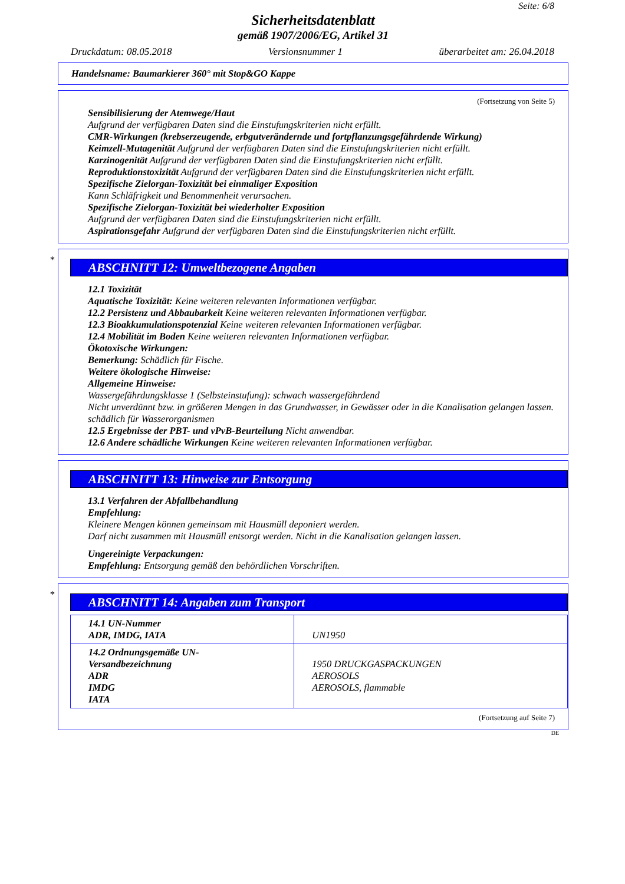Seite: 6/8
Sicherheitsdatenblatt
gemäß 1907/2006/EG, Artikel 31
Druckdatum: 08.05.2018 Versionsnummer 1 überarbeitet am: 26.04.2018
Handelsname: Baumarkierer 360° mit Stop&GO Kappe
(Fortsetzung von Seite 5)
Sensibilisierung der Atemwege/Haut
Aufgrund der verfügbaren Daten sind die Einstufungskriterien nicht erfüllt.
CMR-Wirkungen (krebserzeugende, erbgutverändernde und fortpflanzungsgefährdende Wirkung)
Keimzell-Mutagenität Aufgrund der verfügbaren Daten sind die Einstufungskriterien nicht erfüllt.
Karzinogenität Aufgrund der verfügbaren Daten sind die Einstufungskriterien nicht erfüllt.
Reproduktionstoxizität Aufgrund der verfügbaren Daten sind die Einstufungskriterien nicht erfüllt.
Spezifische Zielorgan-Toxizität bei einmaliger Exposition
Kann Schläfrigkeit und Benommenheit verursachen.
Spezifische Zielorgan-Toxizität bei wiederholter Exposition
Aufgrund der verfügbaren Daten sind die Einstufungskriterien nicht erfüllt.
Aspirationsgefahr Aufgrund der verfügbaren Daten sind die Einstufungskriterien nicht erfüllt.
*
ABSCHNITT 12: Umweltbezogene Angaben
12.1 Toxizität
Aquatische Toxizität: Keine weiteren relevanten Informationen verfügbar.
12.2 Persistenz und Abbaubarkeit Keine weiteren relevanten Informationen verfügbar.
12.3 Bioakkumulationspotenzial Keine weiteren relevanten Informationen verfügbar.
12.4 Mobilität im Boden Keine weiteren relevanten Informationen verfügbar.
Ökotoxische Wirkungen:
Bemerkung: Schädlich für Fische.
Weitere ökologische Hinweise:
Allgemeine Hinweise:
Wassergefährdungsklasse 1 (Selbsteinstufung): schwach wassergefährdend
Nicht unverdünnt bzw. in größeren Mengen in das Grundwasser, in Gewässer oder in die Kanalisation gelangen lassen.
schädlich für Wasserorganismen
12.5 Ergebnisse der PBT- und vPvB-Beurteilung Nicht anwendbar.
12.6 Andere schädliche Wirkungen Keine weiteren relevanten Informationen verfügbar.
ABSCHNITT 13: Hinweise zur Entsorgung
13.1 Verfahren der Abfallbehandlung
Empfehlung:
Kleinere Mengen können gemeinsam mit Hausmüll deponiert werden.
Darf nicht zusammen mit Hausmüll entsorgt werden. Nicht in die Kanalisation gelangen lassen.
Ungereinigte Verpackungen:
Empfehlung: Entsorgung gemäß den behördlichen Vorschriften.
*
ABSCHNITT 14: Angaben zum Transport
| 14.1 UN-Nummer ADR, IMDG, IATA | UN1950 |
| 14.2 Ordnungsgemäße UN-Versandbezeichnung ADR IMDG IATA | 1950 DRUCKGASPACKUNGEN AEROSOLS AEROSOLS, flammable |
(Fortsetzung auf Seite 7)
DE